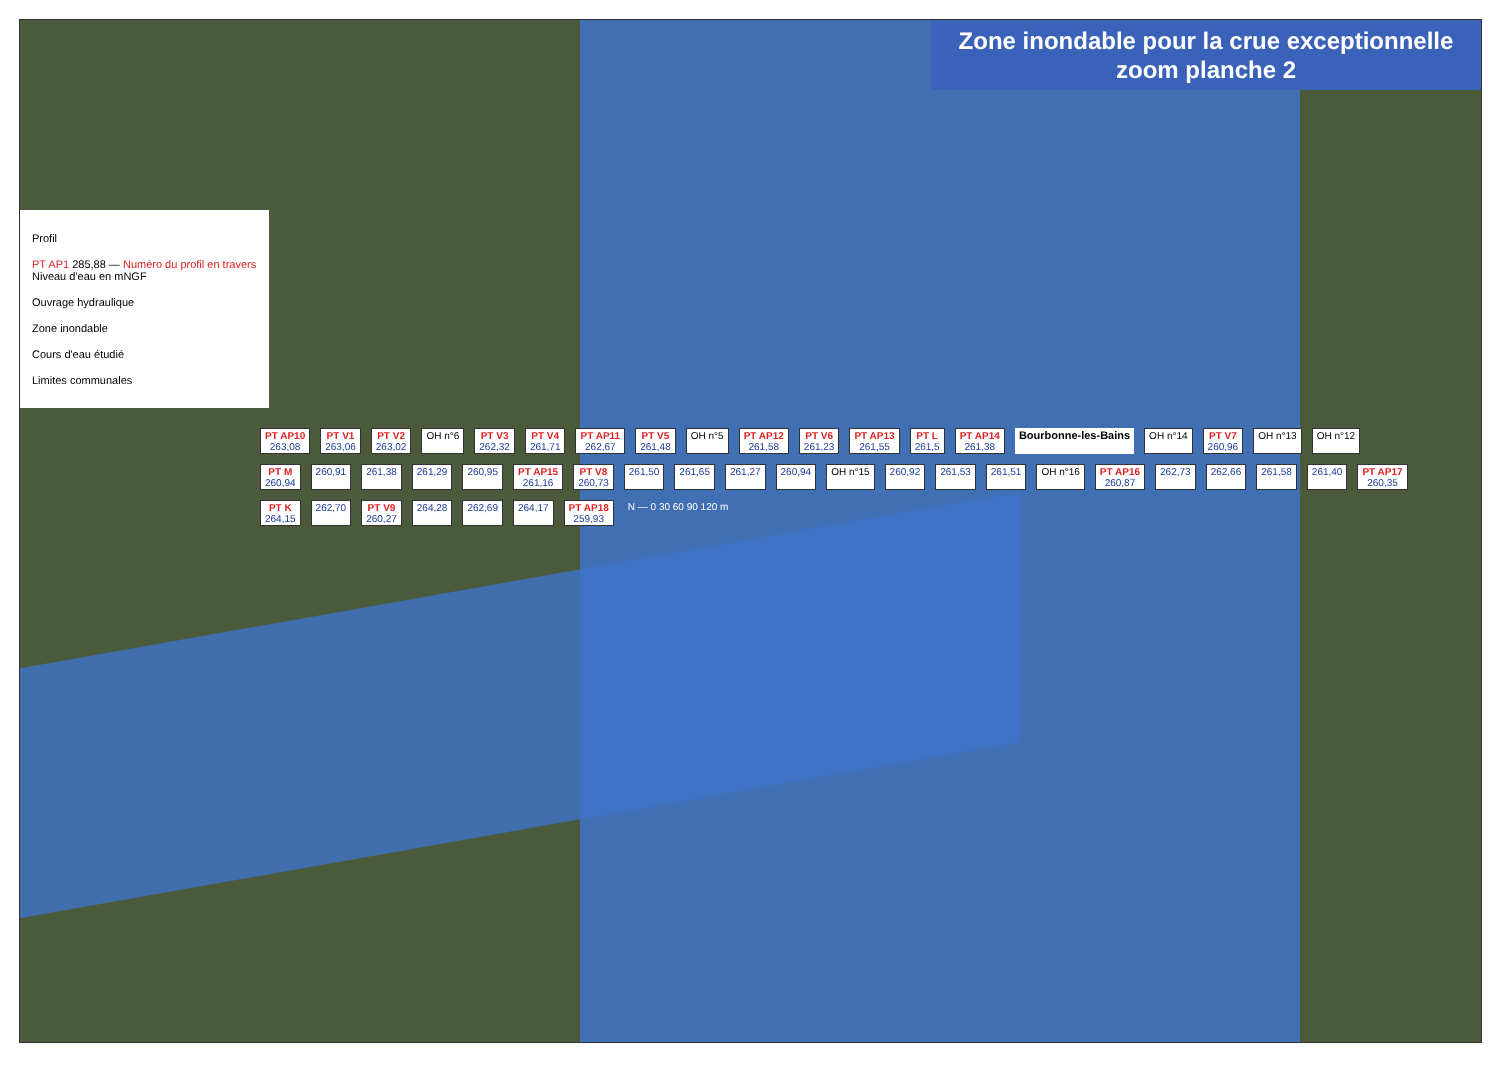Zone inondable pour la crue exceptionnelle
zoom planche 2
Profil
PT AP1 285,88 — Numéro du profil en travers
Niveau d'eau en mNGF
Ouvrage hydraulique
Zone inondable
Cours d'eau étudié
Limites communales
PT AP10
263,08 PT V1
263,06 PT V2
263,02 OH n°6 PT V3
262,32 PT V4
261,71 PT AP11
262,67 PT V5
261,48 OH n°5 PT AP12
261,58 PT V6
261,23 PT AP13
261,55 PT L
261,5 PT AP14
261,38 Bourbonne-les-Bains OH n°14 PT V7
260,96 OH n°13 OH n°12 PT M
260,94 260,91 261,38 261,29 260,95 PT AP15
261,16 PT V8
260,73 261,50 261,65 261,27 260,94 OH n°15 260,92 261,53 261,51 OH n°16 PT AP16
260,87 262,73 262,66 261,58 261,40 PT AP17
260,35 PT K
264,15 262,70 PT V9
260,27 264,28 262,69 264,17 PT AP18
259,93 N — 0 30 60 90 120 m